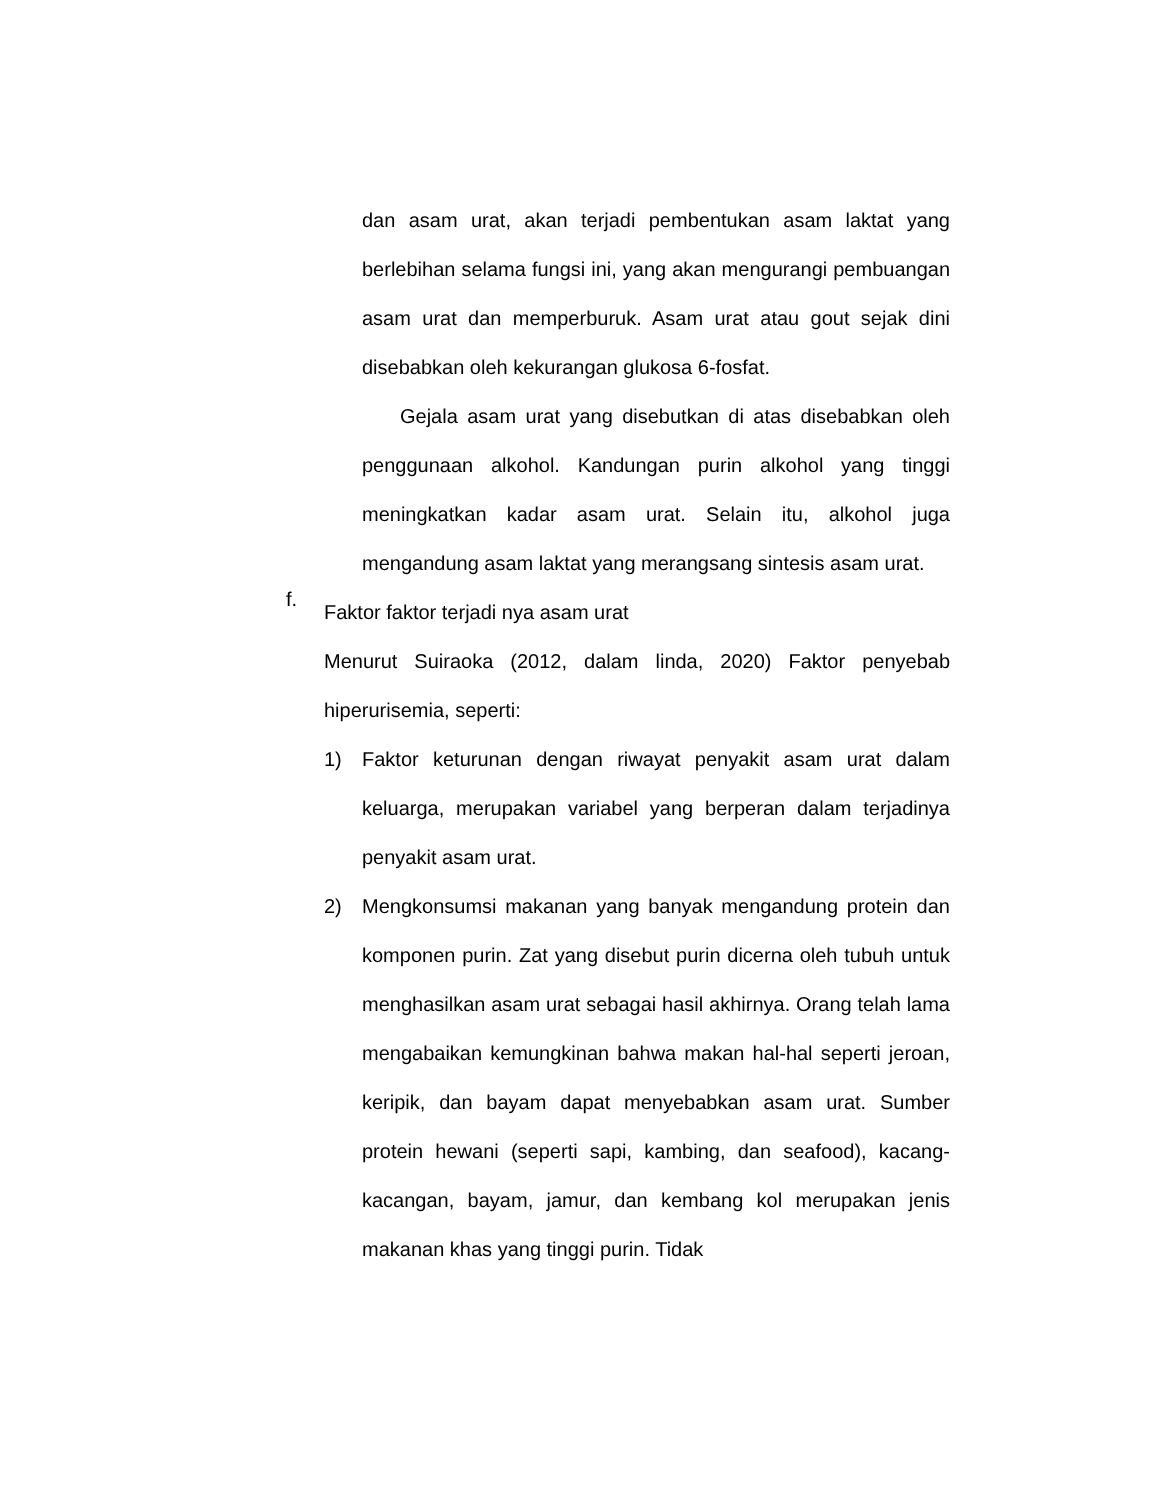dan asam urat, akan terjadi pembentukan asam laktat yang berlebihan selama fungsi ini, yang akan mengurangi pembuangan asam urat dan memperburuk. Asam urat atau gout sejak dini disebabkan oleh kekurangan glukosa 6-fosfat.
Gejala asam urat yang disebutkan di atas disebabkan oleh penggunaan alkohol. Kandungan purin alkohol yang tinggi meningkatkan kadar asam urat. Selain itu, alkohol juga mengandung asam laktat yang merangsang sintesis asam urat.
f.
Faktor faktor terjadi nya asam urat
Menurut Suiraoka (2012, dalam linda, 2020) Faktor penyebab hiperurisemia, seperti:
1) Faktor keturunan dengan riwayat penyakit asam urat dalam keluarga, merupakan variabel yang berperan dalam terjadinya penyakit asam urat.
2) Mengkonsumsi makanan yang banyak mengandung protein dan komponen purin. Zat yang disebut purin dicerna oleh tubuh untuk menghasilkan asam urat sebagai hasil akhirnya. Orang telah lama mengabaikan kemungkinan bahwa makan hal-hal seperti jeroan, keripik, dan bayam dapat menyebabkan asam urat. Sumber protein hewani (seperti sapi, kambing, dan seafood), kacang-kacangan, bayam, jamur, dan kembang kol merupakan jenis makanan khas yang tinggi purin. Tidak